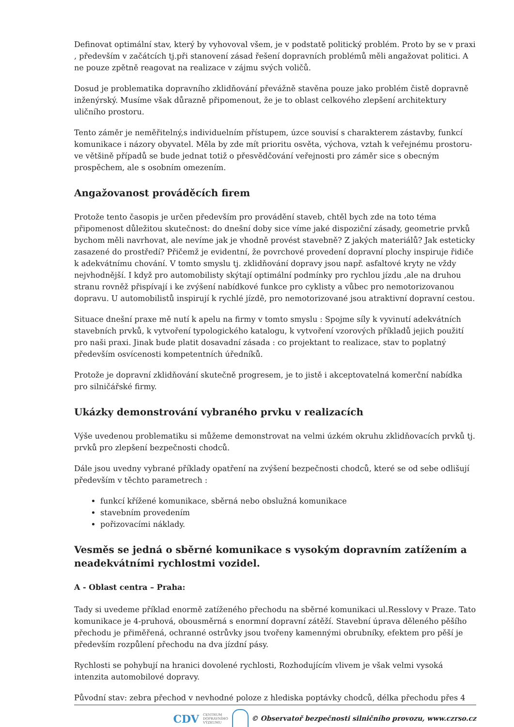Definovat optimální stav, který by vyhovoval všem, je v podstatě politický problém. Proto by se v praxi , především v začátcích tj.při stanovení zásad řešení dopravních problémů měli angažovat politici. A ne pouze zpětně reagovat na realizace v zájmu svých voličů.
Dosud je problematika dopravního zklidňování převážně stavěna pouze jako problém čistě dopravně inženýrský. Musíme však důrazně připomenout, že je to oblast celkového zlepšení architektury uličního prostoru.
Tento záměr je neměřitelný,s individuelním přístupem, úzce souvisí s charakterem zástavby, funkcí komunikace i názory obyvatel. Měla by zde mít prioritu osvěta, výchova, vztah k veřejnému prostoru- ve většině případů se bude jednat totiž o přesvědčování veřejnosti pro záměr sice s obecným prospěchem, ale s osobním omezením.
Angažovanost prováděcích firem
Protože tento časopis je určen především pro provádění staveb, chtěl bych zde na toto téma připomenost důležitou skutečnost: do dnešní doby sice víme jaké dispoziční zásady, geometrie prvků bychom měli navrhovat, ale nevíme jak je vhodně provést stavebně? Z jakých materiálů? Jak esteticky zasazené do prostředí? Přičemž je evidentní, že povrchové provedení dopravní plochy inspiruje řidiče k adekvátnímu chování. V tomto smyslu tj. zklidňování dopravy jsou např. asfaltové kryty ne vždy nejvhodnější. I když pro automobilisty skýtají optimální podmínky pro rychlou jízdu ,ale na druhou stranu rovněž přispívají i ke zvýšení nabídkové funkce pro cyklisty a vůbec pro nemotorizovanou dopravu. U automobilistů inspirují k rychlé jízdě, pro nemotorizované jsou atraktivní dopravní cestou.
Situace dnešní praxe mě nutí k apelu na firmy v tomto smyslu : Spojme síly k vyvinutí adekvátních stavebních prvků, k vytvoření typologického katalogu, k vytvoření vzorových příkladů jejich použití pro naši praxi. Jinak bude platit dosavadní zásada : co projektant to realizace, stav to poplatný především osvícenosti kompetentních úředníků.
Protože je dopravní zklidňování skutečně progresem, je to jistě i akceptovatelná komerční nabídka pro silničářské firmy.
Ukázky demonstrování vybraného prvku v realizacích
Výše uvedenou problematiku si můžeme demonstrovat na velmi úzkém okruhu zklidňovacích prvků tj. prvků pro zlepšení bezpečnosti chodců.
Dále jsou uvedny vybrané příklady opatření na zvýšení bezpečnosti chodců, které se od sebe odlišují především v těchto parametrech :
funkcí křížené komunikace, sběrná nebo obslužná komunikace
stavebním provedením
pořizovacími náklady.
Vesměs se jedná o sběrné komunikace s vysokým dopravním zatížením a neadekvátními rychlostmi vozidel.
A - Oblast centra – Praha:
Tady si uvedeme příklad enormě zatíženého přechodu na sběrné komunikaci ul.Resslovy v Praze. Tato komunikace je 4-pruhová, obousměrná s enormní dopravní zátěží. Stavební úprava děleného pěšího přechodu je přiměřená, ochranné ostrůvky jsou tvořeny kamennými obrubníky, efektem pro pěší je především rozpůlení přechodu na dva jízdní pásy.
Rychlosti se pohybují na hranici dovolené rychlosti, Rozhodujícím vlivem je však velmi vysoká intenzita automobilové dopravy.
Původní stav: zebra přechod v nevhodné poloze z hlediska poptávky chodců, délka přechodu přes 4
CDV CENTRUM
DOPRAVNÍHO
VÝZKUMU © Observatoř bezpečnosti silničního provozu, www.czrso.cz